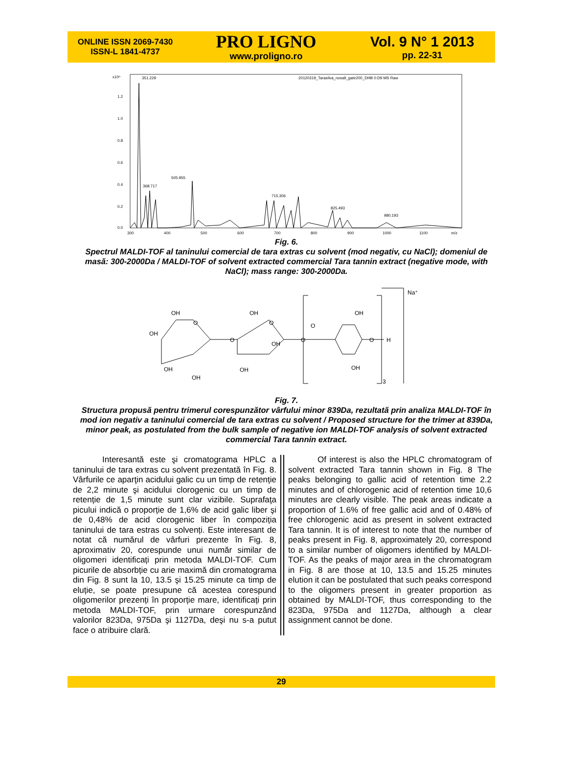ONLINE ISSN 2069-7430
ISSN-L 1841-4737
PRO LIGNO
www.proligno.ro
Vol. 9 N° 1 2013
pp. 22-31
x10⁶
351.229
20120319_Tarasilva_nosalt_gate200_DHB 0:D9 MS Raw
1.2
1.0
0.8
0.6
0.4
0.2
0.0
505.955
368.717
715.306
825.493
980.193
300
400
500
600
700
800
900
1000
1100
m/z
Fig. 6.
Spectrul MALDI-TOF al taninului comercial de tara extras cu solvent (mod negativ, cu NaCl); domeniul de masă: 300-2000Da / MALDI-TOF of solvent extracted commercial Tara tannin extract (negative mode, with NaCl); mass range: 300-2000Da.
Na⁺
OH
OH
O
O
OH
OH
OH
O
OH
OH
O
O
OH
O
H
OH
3
Fig. 7.
Structura propusă pentru trimerul corespunzător vârfului minor 839Da, rezultată prin analiza MALDI-TOF în mod ion negativ a taninului comercial de tara extras cu solvent / Proposed structure for the trimer at 839Da, minor peak, as postulated from the bulk sample of negative ion MALDI-TOF analysis of solvent extracted commercial Tara tannin extract.
Interesantă este şi cromatograma HPLC a taninului de tara extras cu solvent prezentată în Fig. 8. Vârfurile ce aparţin acidului galic cu un timp de retenție de 2,2 minute şi acidului clorogenic cu un timp de retenție de 1,5 minute sunt clar vizibile. Suprafaţa picului indică o proporție de 1,6% de acid galic liber şi de 0,48% de acid clorogenic liber în compoziția taninului de tara estras cu solvenți. Este interesant de notat că numărul de vârfuri prezente în Fig. 8, aproximativ 20, corespunde unui număr similar de oligomeri identificați prin metoda MALDI-TOF. Cum picurile de absorbție cu arie maximă din cromatograma din Fig. 8 sunt la 10, 13.5 şi 15.25 minute ca timp de eluție, se poate presupune că acestea corespund oligomerilor prezenți în proporție mare, identificați prin metoda MALDI-TOF, prin urmare corespunzând valorilor 823Da, 975Da şi 1127Da, deşi nu s-a putut face o atribuire clară.
Of interest is also the HPLC chromatogram of solvent extracted Tara tannin shown in Fig. 8 The peaks belonging to gallic acid of retention time 2.2 minutes and of chlorogenic acid of retention time 10,6 minutes are clearly visible. The peak areas indicate a proportion of 1.6% of free gallic acid and of 0.48% of free chlorogenic acid as present in solvent extracted Tara tannin. It is of interest to note that the number of peaks present in Fig. 8, approximately 20, correspond to a similar number of oligomers identified by MALDI-TOF. As the peaks of major area in the chromatogram in Fig. 8 are those at 10, 13.5 and 15.25 minutes elution it can be postulated that such peaks correspond to the oligomers present in greater proportion as obtained by MALDI-TOF, thus corresponding to the 823Da, 975Da and 1127Da, although a clear assignment cannot be done.
29